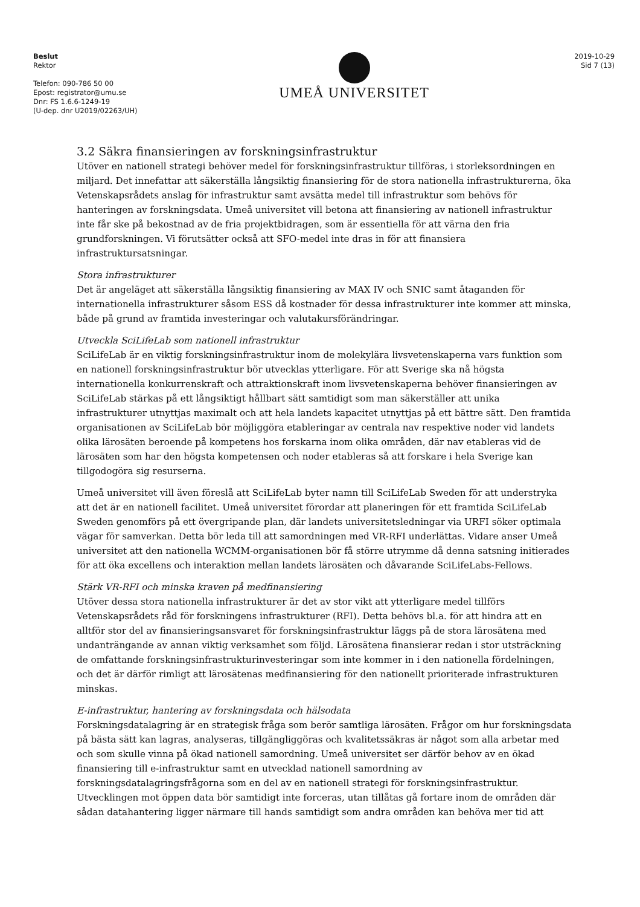Beslut
Rektor
Telefon: 090-786 50 00
Epost: registrator@umu.se
Dnr: FS 1.6.6-1249-19
(U-dep. dnr U2019/02263/UH)
UMEÅ UNIVERSITET
2019-10-29
Sid 7 (13)
3.2 Säkra finansieringen av forskningsinfrastruktur
Utöver en nationell strategi behöver medel för forskningsinfrastruktur tillföras, i storleksordningen en miljard. Det innefattar att säkerställa långsiktig finansiering för de stora nationella infrastrukturerna, öka Vetenskapsrådets anslag för infrastruktur samt avsätta medel till infrastruktur som behövs för hanteringen av forskningsdata. Umeå universitet vill betona att finansiering av nationell infrastruktur inte får ske på bekostnad av de fria projektbidragen, som är essentiella för att värna den fria grundforskningen. Vi förutsätter också att SFO-medel inte dras in för att finansiera infrastruktursatsningar.
Stora infrastrukturer
Det är angeläget att säkerställa långsiktig finansiering av MAX IV och SNIC samt åtaganden för internationella infrastrukturer såsom ESS då kostnader för dessa infrastrukturer inte kommer att minska, både på grund av framtida investeringar och valutakursförändringar.
Utveckla SciLifeLab som nationell infrastruktur
SciLifeLab är en viktig forskningsinfrastruktur inom de molekylära livsvetenskaperna vars funktion som en nationell forskningsinfrastruktur bör utvecklas ytterligare. För att Sverige ska nå högsta internationella konkurrenskraft och attraktionskraft inom livsvetenskaperna behöver finansieringen av SciLifeLab stärkas på ett långsiktigt hållbart sätt samtidigt som man säkerställer att unika infrastrukturer utnyttjas maximalt och att hela landets kapacitet utnyttjas på ett bättre sätt. Den framtida organisationen av SciLifeLab bör möjliggöra etableringar av centrala nav respektive noder vid landets olika lärosäten beroende på kompetens hos forskarna inom olika områden, där nav etableras vid de lärosäten som har den högsta kompetensen och noder etableras så att forskare i hela Sverige kan tillgodogöra sig resurserna.
Umeå universitet vill även föreslå att SciLifeLab byter namn till SciLifeLab Sweden för att understryka att det är en nationell facilitet. Umeå universitet förordar att planeringen för ett framtida SciLifeLab Sweden genomförs på ett övergripande plan, där landets universitetsledningar via URFI söker optimala vägar för samverkan. Detta bör leda till att samordningen med VR-RFI underlättas. Vidare anser Umeå universitet att den nationella WCMM-organisationen bör få större utrymme då denna satsning initierades för att öka excellens och interaktion mellan landets lärosäten och dåvarande SciLifeLabs-Fellows.
Stärk VR-RFI och minska kraven på medfinansiering
Utöver dessa stora nationella infrastrukturer är det av stor vikt att ytterligare medel tillförs Vetenskapsrådets råd för forskningens infrastrukturer (RFI). Detta behövs bl.a. för att hindra att en alltför stor del av finansieringsansvaret för forskningsinfrastruktur läggs på de stora lärosätena med undanträngande av annan viktig verksamhet som följd. Lärosätena finansierar redan i stor utsträckning de omfattande forskningsinfrastrukturinvesteringar som inte kommer in i den nationella fördelningen, och det är därför rimligt att lärosätenas medfinansiering för den nationellt prioriterade infrastrukturen minskas.
E-infrastruktur, hantering av forskningsdata och hälsodata
Forskningsdatalagring är en strategisk fråga som berör samtliga lärosäten. Frågor om hur forskningsdata på bästa sätt kan lagras, analyseras, tillgängliggöras och kvalitetssäkras är något som alla arbetar med och som skulle vinna på ökad nationell samordning. Umeå universitet ser därför behov av en ökad finansiering till e-infrastruktur samt en utvecklad nationell samordning av forskningsdatalagringsfrågorna som en del av en nationell strategi för forskningsinfrastruktur. Utvecklingen mot öppen data bör samtidigt inte forceras, utan tillåtas gå fortare inom de områden där sådan datahantering ligger närmare till hands samtidigt som andra områden kan behöva mer tid att